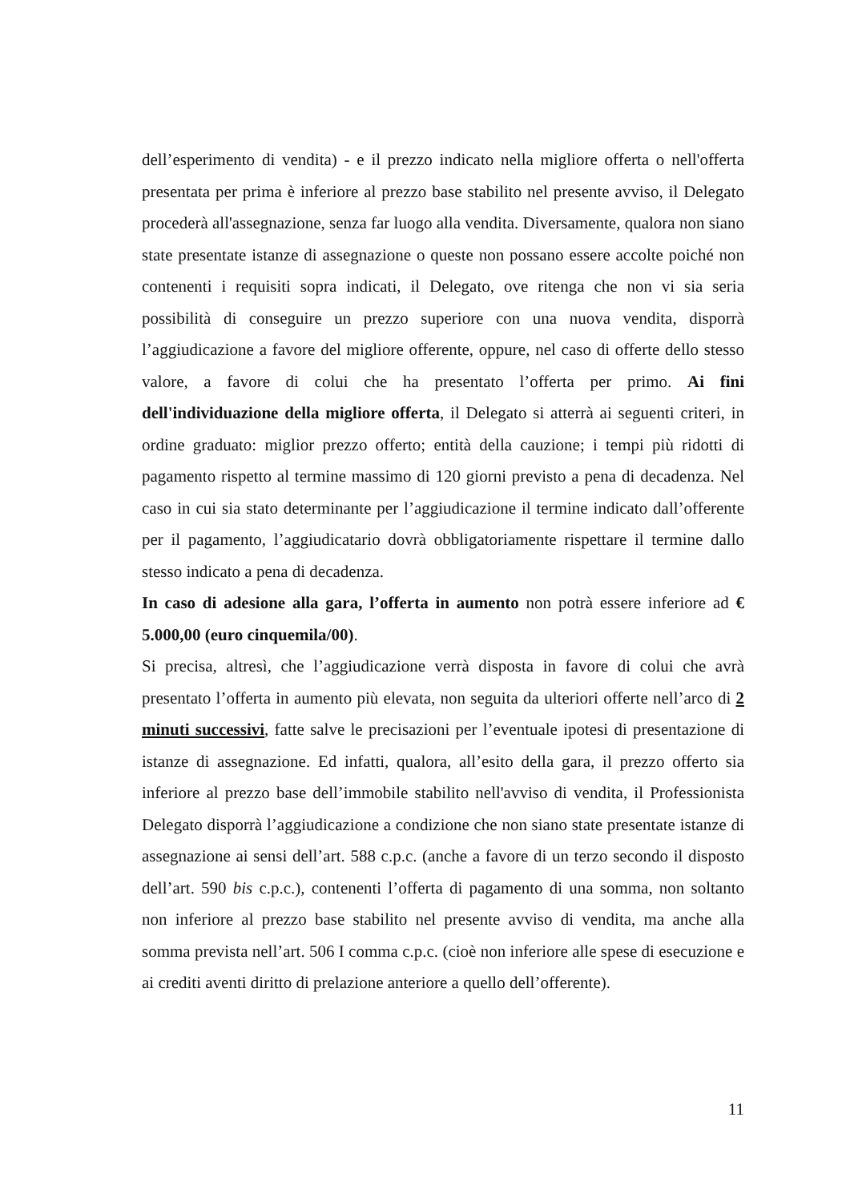dell’esperimento di vendita) - e il prezzo indicato nella migliore offerta o nell'offerta presentata per prima è inferiore al prezzo base stabilito nel presente avviso, il Delegato procederà all'assegnazione, senza far luogo alla vendita. Diversamente, qualora non siano state presentate istanze di assegnazione o queste non possano essere accolte poiché non contenenti i requisiti sopra indicati, il Delegato, ove ritenga che non vi sia seria possibilità di conseguire un prezzo superiore con una nuova vendita, disporrà l’aggiudicazione a favore del migliore offerente, oppure, nel caso di offerte dello stesso valore, a favore di colui che ha presentato l’offerta per primo. Ai fini dell'individuazione della migliore offerta, il Delegato si atterrà ai seguenti criteri, in ordine graduato: miglior prezzo offerto; entità della cauzione; i tempi più ridotti di pagamento rispetto al termine massimo di 120 giorni previsto a pena di decadenza. Nel caso in cui sia stato determinante per l’aggiudicazione il termine indicato dall’offerente per il pagamento, l’aggiudicatario dovrà obbligatoriamente rispettare il termine dallo stesso indicato a pena di decadenza.
In caso di adesione alla gara, l’offerta in aumento non potrà essere inferiore ad € 5.000,00 (euro cinquemila/00).
Si precisa, altresì, che l’aggiudicazione verrà disposta in favore di colui che avrà presentato l’offerta in aumento più elevata, non seguita da ulteriori offerte nell’arco di 2 minuti successivi, fatte salve le precisazioni per l’eventuale ipotesi di presentazione di istanze di assegnazione. Ed infatti, qualora, all’esito della gara, il prezzo offerto sia inferiore al prezzo base dell’immobile stabilito nell'avviso di vendita, il Professionista Delegato disporrà l’aggiudicazione a condizione che non siano state presentate istanze di assegnazione ai sensi dell’art. 588 c.p.c. (anche a favore di un terzo secondo il disposto dell’art. 590 bis c.p.c.), contenenti l’offerta di pagamento di una somma, non soltanto non inferiore al prezzo base stabilito nel presente avviso di vendita, ma anche alla somma prevista nell’art. 506 I comma c.p.c. (cioè non inferiore alle spese di esecuzione e ai crediti aventi diritto di prelazione anteriore a quello dell’offerente).
11